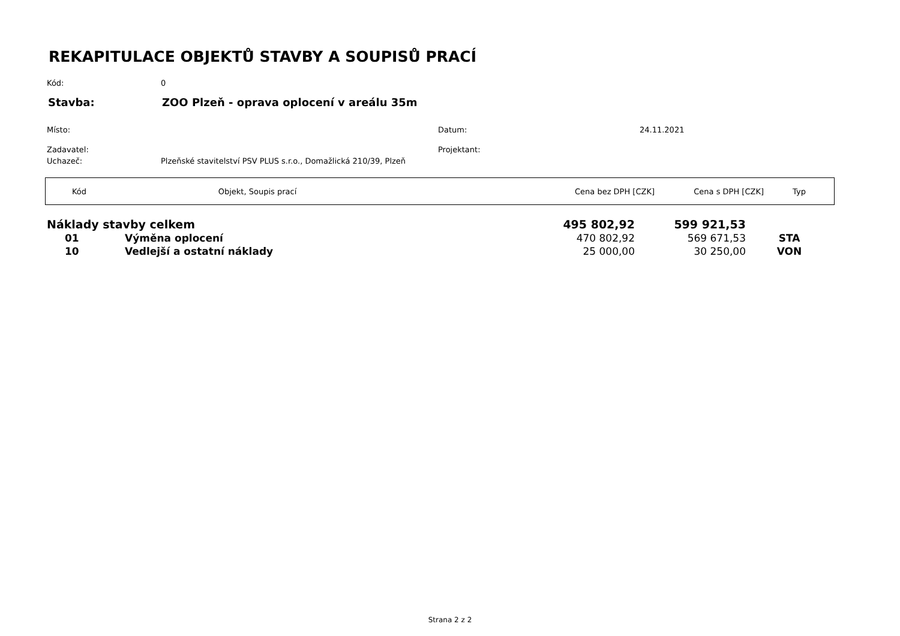REKAPITULACE OBJEKTŮ STAVBY A SOUPISŮ PRACÍ
Kód: 0
Stavba: ZOO Plzeň - oprava oplocení v areálu 35m
Místo: Datum: 24.11.2021
Zadavatel: Projektant:
Uchazeč: Plzeňské stavitelství PSV PLUS s.r.o., Domažlická 210/39, Plzeň
| Kód | Objekt, Soupis prací | Cena bez DPH [CZK] | Cena s DPH [CZK] | Typ |
| --- | --- | --- | --- | --- |
| Náklady stavby celkem | | 495 802,92 | 599 921,53 | |
| 01 | Výměna oplocení | 470 802,92 | 569 671,53 | STA |
| 10 | Vedlejší a ostatní náklady | 25 000,00 | 30 250,00 | VON |
Strana 2 z 2